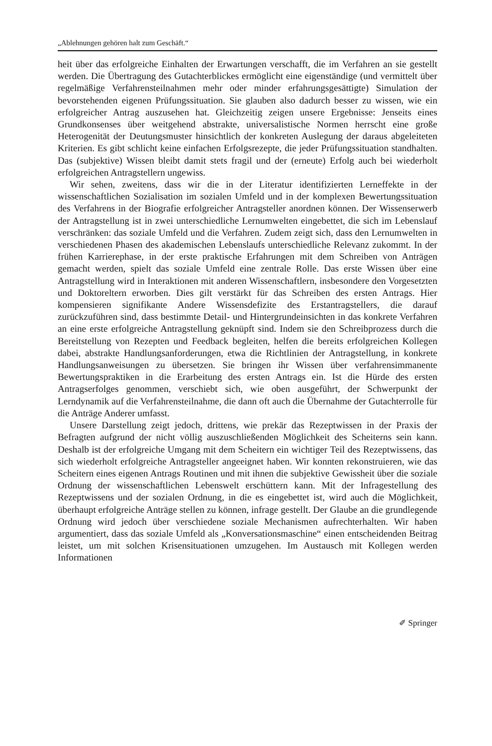„Ablehnungen gehören halt zum Geschäft.“
heit über das erfolgreiche Einhalten der Erwartungen verschafft, die im Verfahren an sie gestellt werden. Die Übertragung des Gutachterblickes ermöglicht eine eigenständige (und vermittelt über regelmäßige Verfahrensteilnahmen mehr oder minder erfahrungsgesättigte) Simulation der bevorstehenden eigenen Prüfungssituation. Sie glauben also dadurch besser zu wissen, wie ein erfolgreicher Antrag auszusehen hat. Gleichzeitig zeigen unsere Ergebnisse: Jenseits eines Grundkonsenses über weitgehend abstrakte, universalistische Normen herrscht eine große Heterogenität der Deutungsmuster hinsichtlich der konkreten Auslegung der daraus abgeleiteten Kriterien. Es gibt schlicht keine einfachen Erfolgsrezepte, die jeder Prüfungssituation standhalten. Das (subjektive) Wissen bleibt damit stets fragil und der (erneute) Erfolg auch bei wiederholt erfolgreichen Antragstellern ungewiss.
Wir sehen, zweitens, dass wir die in der Literatur identifizierten Lerneffekte in der wissenschaftlichen Sozialisation im sozialen Umfeld und in der komplexen Bewertungssituation des Verfahrens in der Biografie erfolgreicher Antragsteller anordnen können. Der Wissenserwerb der Antragstellung ist in zwei unterschiedliche Lernumwelten eingebettet, die sich im Lebenslauf verschränken: das soziale Umfeld und die Verfahren. Zudem zeigt sich, dass den Lernumwelten in verschiedenen Phasen des akademischen Lebenslaufs unterschiedliche Relevanz zukommt. In der frühen Karrierephase, in der erste praktische Erfahrungen mit dem Schreiben von Anträgen gemacht werden, spielt das soziale Umfeld eine zentrale Rolle. Das erste Wissen über eine Antragstellung wird in Interaktionen mit anderen Wissenschaftlern, insbesondere den Vorgesetzten und Doktoreltern erworben. Dies gilt verstärkt für das Schreiben des ersten Antrags. Hier kompensieren signifikante Andere Wissensdefizite des Erstantragstellers, die darauf zurückzuführen sind, dass bestimmte Detail- und Hintergrundeinsichten in das konkrete Verfahren an eine erste erfolgreiche Antragstellung geknüpft sind. Indem sie den Schreibprozess durch die Bereitstellung von Rezepten und Feedback begleiten, helfen die bereits erfolgreichen Kollegen dabei, abstrakte Handlungsanforderungen, etwa die Richtlinien der Antragstellung, in konkrete Handlungsanweisungen zu übersetzen. Sie bringen ihr Wissen über verfahrensimmanente Bewertungspraktiken in die Erarbeitung des ersten Antrags ein. Ist die Hürde des ersten Antragserfolges genommen, verschiebt sich, wie oben ausgeführt, der Schwerpunkt der Lerndynamik auf die Verfahrensteilnahme, die dann oft auch die Übernahme der Gutachterrolle für die Anträge Anderer umfasst.
Unsere Darstellung zeigt jedoch, drittens, wie prekär das Rezeptwissen in der Praxis der Befragten aufgrund der nicht völlig auszuschließenden Möglichkeit des Scheiterns sein kann. Deshalb ist der erfolgreiche Umgang mit dem Scheitern ein wichtiger Teil des Rezeptwissens, das sich wiederholt erfolgreiche Antragsteller angeeignet haben. Wir konnten rekonstruieren, wie das Scheitern eines eigenen Antrags Routinen und mit ihnen die subjektive Gewissheit über die soziale Ordnung der wissenschaftlichen Lebenswelt erschüttern kann. Mit der Infragestellung des Rezeptwissens und der sozialen Ordnung, in die es eingebettet ist, wird auch die Möglichkeit, überhaupt erfolgreiche Anträge stellen zu können, infrage gestellt. Der Glaube an die grundlegende Ordnung wird jedoch über verschiedene soziale Mechanismen aufrechterhalten. Wir haben argumentiert, dass das soziale Umfeld als „Konversationsmaschine“ einen entscheidenden Beitrag leistet, um mit solchen Krisensituationen umzugehen. Im Austausch mit Kollegen werden Informationen
✐ Springer